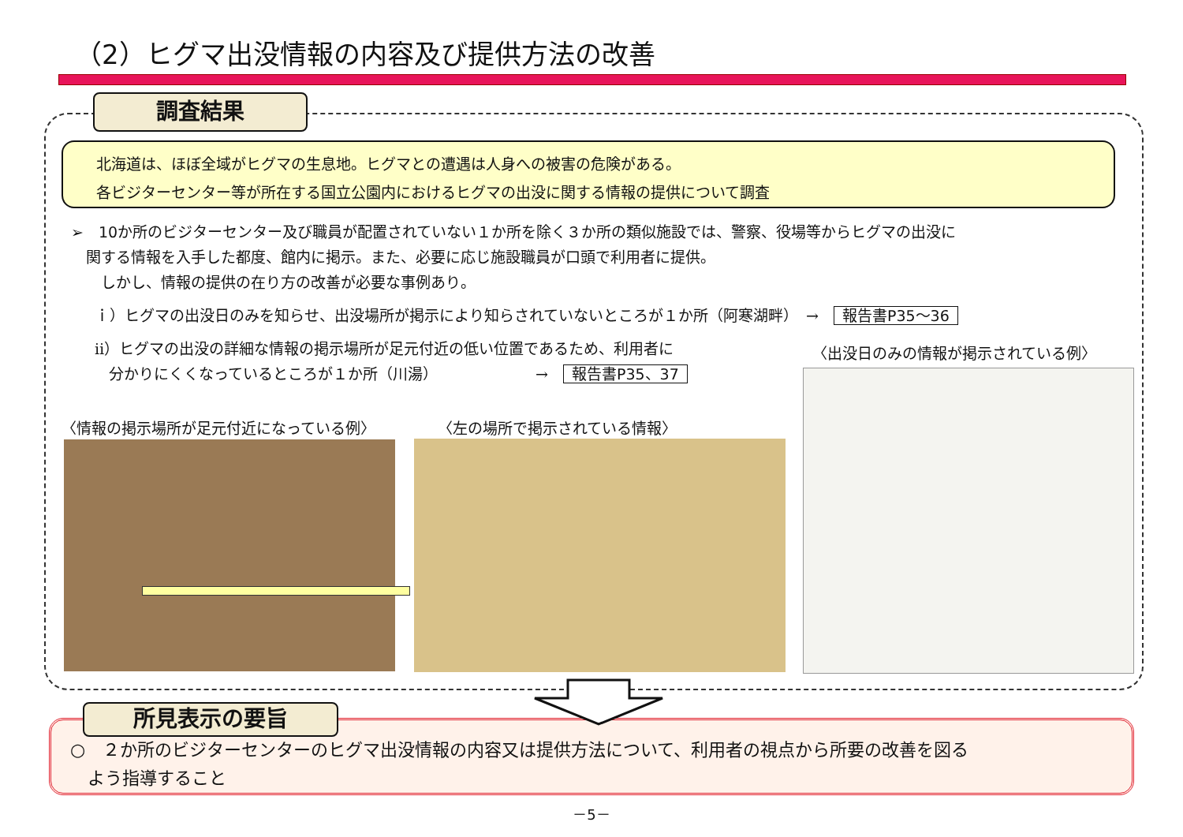（2）ヒグマ出没情報の内容及び提供方法の改善
調査結果
北海道は、ほぼ全域がヒグマの生息地。ヒグマとの遭遇は人身への被害の危険がある。
各ビジターセンター等が所在する国立公園内におけるヒグマの出没に関する情報の提供について調査
➢　10か所のビジターセンター及び職員が配置されていない１か所を除く３か所の類似施設では、警察、役場等からヒグマの出没に
　関する情報を入手した都度、館内に掲示。また、必要に応じ施設職員が口頭で利用者に提供。
　　しかし、情報の提供の在り方の改善が必要な事例あり。
ｉ）ヒグマの出没日のみを知らせ、出没場所が掲示により知らされていないところが１か所（阿寒湖畔）　→　報告書P35～36
ⅱ）ヒグマの出没の詳細な情報の掲示場所が足元付近の低い位置であるため、利用者に
分かりにくくなっているところが１か所（川湯）　　　　　　　→　報告書P35、37
〈出没日のみの情報が掲示されている例〉
〈情報の掲示場所が足元付近になっている例〉
〈左の場所で掲示されている情報〉
所見表示の要旨
○　２か所のビジターセンターのヒグマ出没情報の内容又は提供方法について、利用者の視点から所要の改善を図る
　よう指導すること
－5－